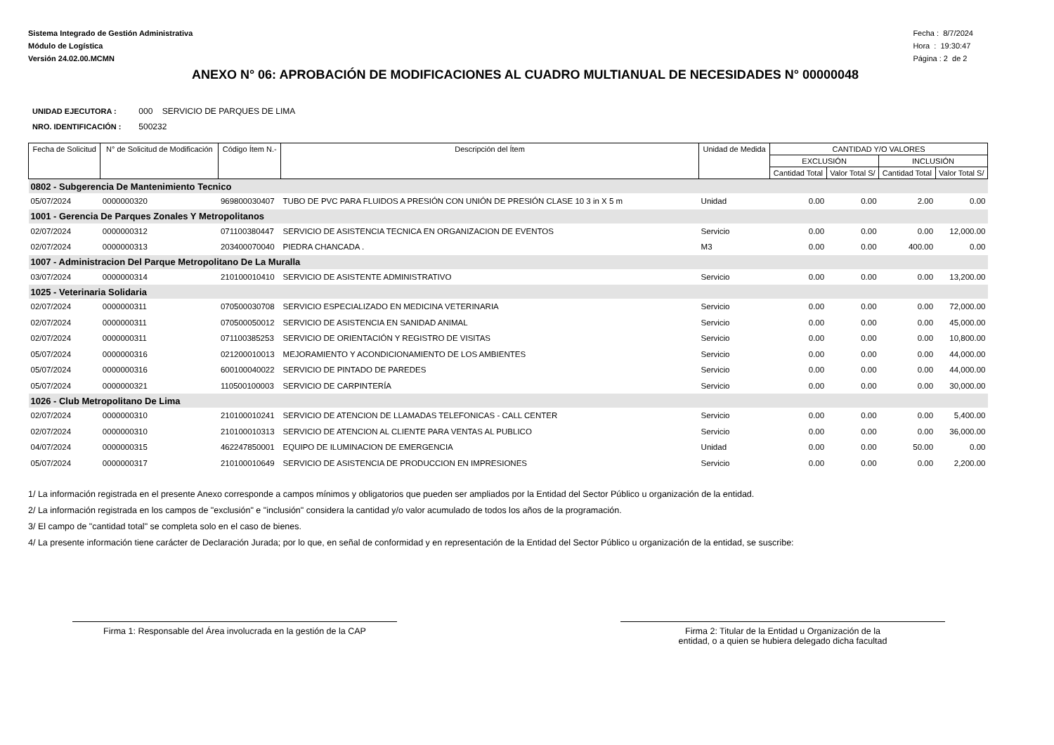Sistema Integrado de Gestión Administrativa
Módulo de Logística
Versión 24.02.00.MCMN
Fecha : 8/7/2024
Hora : 19:30:47
Página : 2 de 2
ANEXO N° 06: APROBACIÓN DE MODIFICACIONES AL CUADRO MULTIANUAL DE NECESIDADES N° 00000048
UNIDAD EJECUTORA : 000 SERVICIO DE PARQUES DE LIMA
NRO. IDENTIFICACIÓN : 500232
| Fecha de Solicitud | N° de Solicitud de Modificación | Código Ítem N.- | Descripción del Ítem | Unidad de Medida | CANTIDAD Y/O VALORES | | | |
| --- | --- | --- | --- | --- | --- | --- | --- | --- |
| | | | | | EXCLUSIÓN | | INCLUSIÓN | |
| | | | | | Cantidad Total | Valor Total S/ | Cantidad Total | Valor Total S/ |
| 0802 - Subgerencia De Mantenimiento Tecnico | | | | | | | | |
| 05/07/2024 | 0000000320 | 969800030407 | TUBO DE PVC PARA FLUIDOS A PRESIÓN CON UNIÓN DE PRESIÓN CLASE 10 3 in X 5 m | Unidad | 0.00 | 0.00 | 2.00 | 0.00 |
| 1001 - Gerencia De Parques Zonales Y Metropolitanos | | | | | | | | |
| 02/07/2024 | 0000000312 | 071100380447 | SERVICIO DE ASISTENCIA TECNICA EN ORGANIZACION DE EVENTOS | Servicio | 0.00 | 0.00 | 0.00 | 12,000.00 |
| 02/07/2024 | 0000000313 | 203400070040 | PIEDRA CHANCADA . | M3 | 0.00 | 0.00 | 400.00 | 0.00 |
| 1007 - Administracion Del Parque Metropolitano De La Muralla | | | | | | | | |
| 03/07/2024 | 0000000314 | 210100010410 | SERVICIO DE ASISTENTE ADMINISTRATIVO | Servicio | 0.00 | 0.00 | 0.00 | 13,200.00 |
| 1025 - Veterinaria Solidaria | | | | | | | | |
| 02/07/2024 | 0000000311 | 070500030708 | SERVICIO ESPECIALIZADO EN MEDICINA VETERINARIA | Servicio | 0.00 | 0.00 | 0.00 | 72,000.00 |
| 02/07/2024 | 0000000311 | 070500050012 | SERVICIO DE ASISTENCIA EN SANIDAD ANIMAL | Servicio | 0.00 | 0.00 | 0.00 | 45,000.00 |
| 02/07/2024 | 0000000311 | 071100385253 | SERVICIO DE ORIENTACIÓN Y REGISTRO DE VISITAS | Servicio | 0.00 | 0.00 | 0.00 | 10,800.00 |
| 05/07/2024 | 0000000316 | 021200010013 | MEJORAMIENTO Y ACONDICIONAMIENTO DE LOS AMBIENTES | Servicio | 0.00 | 0.00 | 0.00 | 44,000.00 |
| 05/07/2024 | 0000000316 | 600100040022 | SERVICIO DE PINTADO DE PAREDES | Servicio | 0.00 | 0.00 | 0.00 | 44,000.00 |
| 05/07/2024 | 0000000321 | 110500100003 | SERVICIO DE CARPINTERÍA | Servicio | 0.00 | 0.00 | 0.00 | 30,000.00 |
| 1026 - Club Metropolitano De Lima | | | | | | | | |
| 02/07/2024 | 0000000310 | 210100010241 | SERVICIO DE ATENCION DE LLAMADAS TELEFONICAS - CALL CENTER | Servicio | 0.00 | 0.00 | 0.00 | 5,400.00 |
| 02/07/2024 | 0000000310 | 210100010313 | SERVICIO DE ATENCION AL CLIENTE PARA VENTAS AL PUBLICO | Servicio | 0.00 | 0.00 | 0.00 | 36,000.00 |
| 04/07/2024 | 0000000315 | 462247850001 | EQUIPO DE ILUMINACION DE EMERGENCIA | Unidad | 0.00 | 0.00 | 50.00 | 0.00 |
| 05/07/2024 | 0000000317 | 210100010649 | SERVICIO DE ASISTENCIA DE PRODUCCION EN IMPRESIONES | Servicio | 0.00 | 0.00 | 0.00 | 2,200.00 |
1/ La información registrada en el presente Anexo corresponde a campos mínimos y obligatorios que pueden ser ampliados por la Entidad del Sector Público u organización de la entidad.
2/ La información registrada en los campos de "exclusión" e "inclusión" considera la cantidad y/o valor acumulado de todos los años de la programación.
3/ El campo de "cantidad total" se completa solo en el caso de bienes.
4/ La presente información tiene carácter de Declaración Jurada; por lo que, en señal de conformidad y en representación de la Entidad del Sector Público u organización de la entidad, se suscribe:
Firma 1: Responsable del Área involucrada en la gestión de la CAP
Firma 2: Titular de la Entidad u Organización de la
entidad, o a quien se hubiera delegado dicha facultad